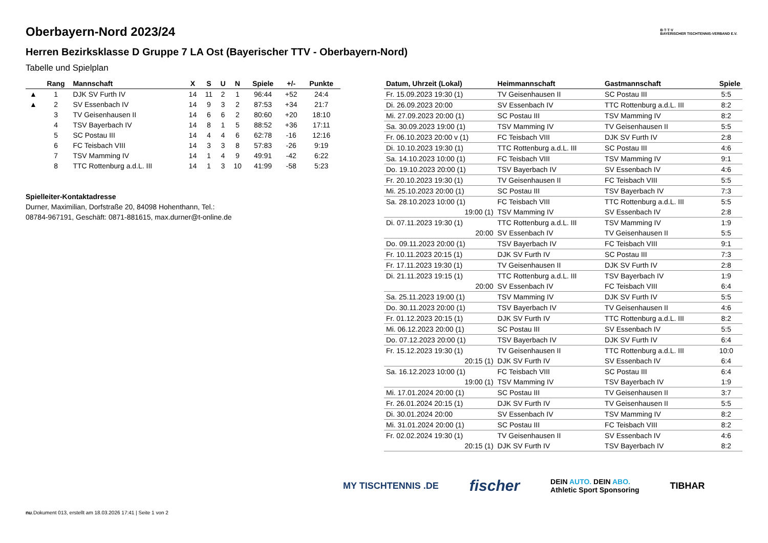B·T·T·V
BAYERISCHER TISCHTENNIS-VERBAND E.V.
Oberbayern-Nord 2023/24
Herren Bezirksklasse D Gruppe 7 LA Ost (Bayerischer TTV - Oberbayern-Nord)
Tabelle und Spielplan
| | Rang | Mannschaft | X | S | U | N | Spiele | +/- | Punkte |
| --- | --- | --- | --- | --- | --- | --- | --- | --- | --- |
| ▲ | 1 | DJK SV Furth IV | 14 | 11 | 2 | 1 | 96:44 | +52 | 24:4 |
| ▲ | 2 | SV Essenbach IV | 14 | 9 | 3 | 2 | 87:53 | +34 | 21:7 |
| | 3 | TV Geisenhausen II | 14 | 6 | 6 | 2 | 80:60 | +20 | 18:10 |
| | 4 | TSV Bayerbach IV | 14 | 8 | 1 | 5 | 88:52 | +36 | 17:11 |
| | 5 | SC Postau III | 14 | 4 | 4 | 6 | 62:78 | -16 | 12:16 |
| | 6 | FC Teisbach VIII | 14 | 3 | 3 | 8 | 57:83 | -26 | 9:19 |
| | 7 | TSV Mamming IV | 14 | 1 | 4 | 9 | 49:91 | -42 | 6:22 |
| | 8 | TTC Rottenburg a.d.L. III | 14 | 1 | 3 | 10 | 41:99 | -58 | 5:23 |
Spielleiter-Kontaktadresse
Durner, Maximilian, Dorfstraße 20, 84098 Hohenthann, Tel.:
08784-967191, Geschäft: 0871-881615, max.durner@t-online.de
| Datum, Uhrzeit (Lokal) | Heimmannschaft | Gastmannschaft | Spiele |
| --- | --- | --- | --- |
| Fr. 15.09.2023 19:30 (1) | TV Geisenhausen II | SC Postau III | 5:5 |
| Di. 26.09.2023 20:00 | SV Essenbach IV | TTC Rottenburg a.d.L. III | 8:2 |
| Mi. 27.09.2023 20:00 (1) | SC Postau III | TSV Mamming IV | 8:2 |
| Sa. 30.09.2023 19:00 (1) | TSV Mamming IV | TV Geisenhausen II | 5:5 |
| Fr. 06.10.2023 20:00 v (1) | FC Teisbach VIII | DJK SV Furth IV | 2:8 |
| Di. 10.10.2023 19:30 (1) | TTC Rottenburg a.d.L. III | SC Postau III | 4:6 |
| Sa. 14.10.2023 10:00 (1) | FC Teisbach VIII | TSV Mamming IV | 9:1 |
| Do. 19.10.2023 20:00 (1) | TSV Bayerbach IV | SV Essenbach IV | 4:6 |
| Fr. 20.10.2023 19:30 (1) | TV Geisenhausen II | FC Teisbach VIII | 5:5 |
| Mi. 25.10.2023 20:00 (1) | SC Postau III | TSV Bayerbach IV | 7:3 |
| Sa. 28.10.2023 10:00 (1) | FC Teisbach VIII | TTC Rottenburg a.d.L. III | 5:5 |
| 19:00 (1) | TSV Mamming IV | SV Essenbach IV | 2:8 |
| Di. 07.11.2023 19:30 (1) | TTC Rottenburg a.d.L. III | TSV Mamming IV | 1:9 |
| 20:00 | SV Essenbach IV | TV Geisenhausen II | 5:5 |
| Do. 09.11.2023 20:00 (1) | TSV Bayerbach IV | FC Teisbach VIII | 9:1 |
| Fr. 10.11.2023 20:15 (1) | DJK SV Furth IV | SC Postau III | 7:3 |
| Fr. 17.11.2023 19:30 (1) | TV Geisenhausen II | DJK SV Furth IV | 2:8 |
| Di. 21.11.2023 19:15 (1) | TTC Rottenburg a.d.L. III | TSV Bayerbach IV | 1:9 |
| 20:00 | SV Essenbach IV | FC Teisbach VIII | 6:4 |
| Sa. 25.11.2023 19:00 (1) | TSV Mamming IV | DJK SV Furth IV | 5:5 |
| Do. 30.11.2023 20:00 (1) | TSV Bayerbach IV | TV Geisenhausen II | 4:6 |
| Fr. 01.12.2023 20:15 (1) | DJK SV Furth IV | TTC Rottenburg a.d.L. III | 8:2 |
| Mi. 06.12.2023 20:00 (1) | SC Postau III | SV Essenbach IV | 5:5 |
| Do. 07.12.2023 20:00 (1) | TSV Bayerbach IV | DJK SV Furth IV | 6:4 |
| Fr. 15.12.2023 19:30 (1) | TV Geisenhausen II | TTC Rottenburg a.d.L. III | 10:0 |
| 20:15 (1) | DJK SV Furth IV | SV Essenbach IV | 6:4 |
| Sa. 16.12.2023 10:00 (1) | FC Teisbach VIII | SC Postau III | 6:4 |
| 19:00 (1) | TSV Mamming IV | TSV Bayerbach IV | 1:9 |
| Mi. 17.01.2024 20:00 (1) | SC Postau III | TV Geisenhausen II | 3:7 |
| Fr. 26.01.2024 20:15 (1) | DJK SV Furth IV | TV Geisenhausen II | 5:5 |
| Di. 30.01.2024 20:00 | SV Essenbach IV | TSV Mamming IV | 8:2 |
| Mi. 31.01.2024 20:00 (1) | SC Postau III | FC Teisbach VIII | 8:2 |
| Fr. 02.02.2024 19:30 (1) | TV Geisenhausen II | SV Essenbach IV | 4:6 |
| 20:15 (1) | DJK SV Furth IV | TSV Bayerbach IV | 8:2 |
MY TISCHTENNIS .DE fischer DEIN AUTO. DEIN ABO.
Athletic Sport Sponsoring TIBHAR
nu.Dokument 013, erstellt am 18.03.2026 17:41 | Seite 1 von 2